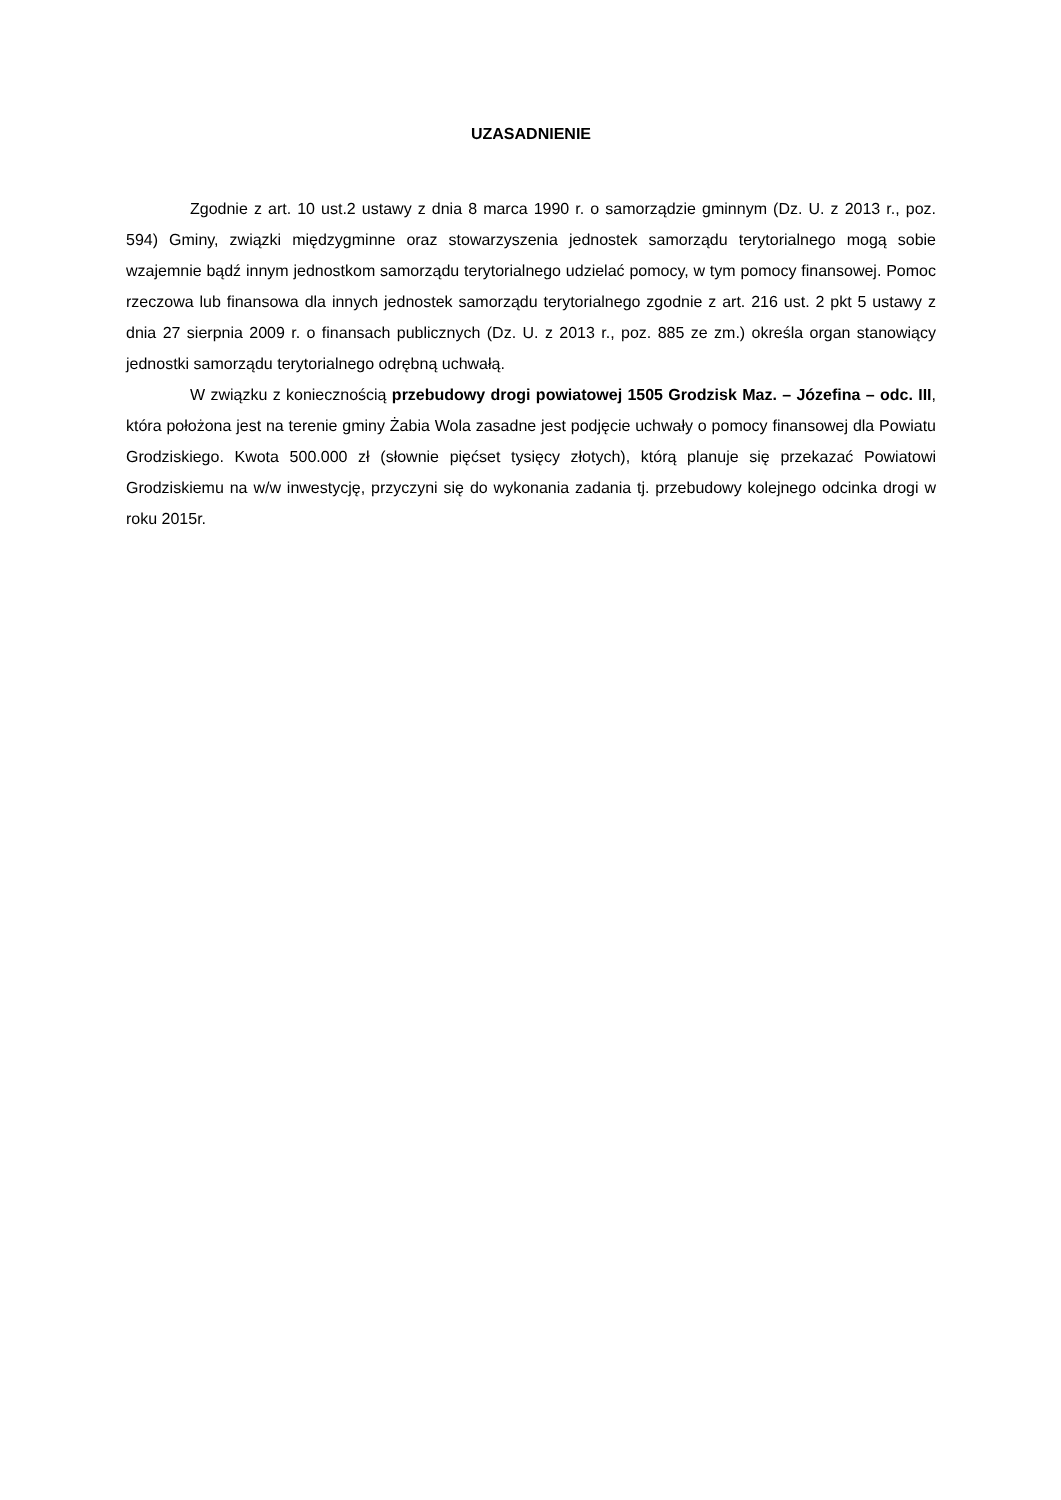UZASADNIENIE
Zgodnie z art. 10 ust.2 ustawy z dnia 8 marca 1990 r. o samorządzie gminnym (Dz. U. z 2013 r., poz. 594) Gminy, związki międzygminne oraz stowarzyszenia jednostek samorządu terytorialnego mogą sobie wzajemnie bądź innym jednostkom samorządu terytorialnego udzielać pomocy, w tym pomocy finansowej. Pomoc rzeczowa lub finansowa dla innych jednostek samorządu terytorialnego zgodnie z art. 216 ust. 2 pkt 5 ustawy z dnia 27 sierpnia 2009 r. o finansach publicznych (Dz. U. z 2013 r., poz. 885 ze zm.) określa organ stanowiący jednostki samorządu terytorialnego odrębną uchwałą.
W związku z koniecznością przebudowy drogi powiatowej 1505 Grodzisk Maz. – Józefina – odc. III, która położona jest na terenie gminy Żabia Wola zasadne jest podjęcie uchwały o pomocy finansowej dla Powiatu Grodziskiego. Kwota 500.000 zł (słownie pięćset tysięcy złotych), którą planuje się przekazać Powiatowi Grodziskiemu na w/w inwestycję, przyczyni się do wykonania zadania tj. przebudowy kolejnego odcinka drogi w roku 2015r.